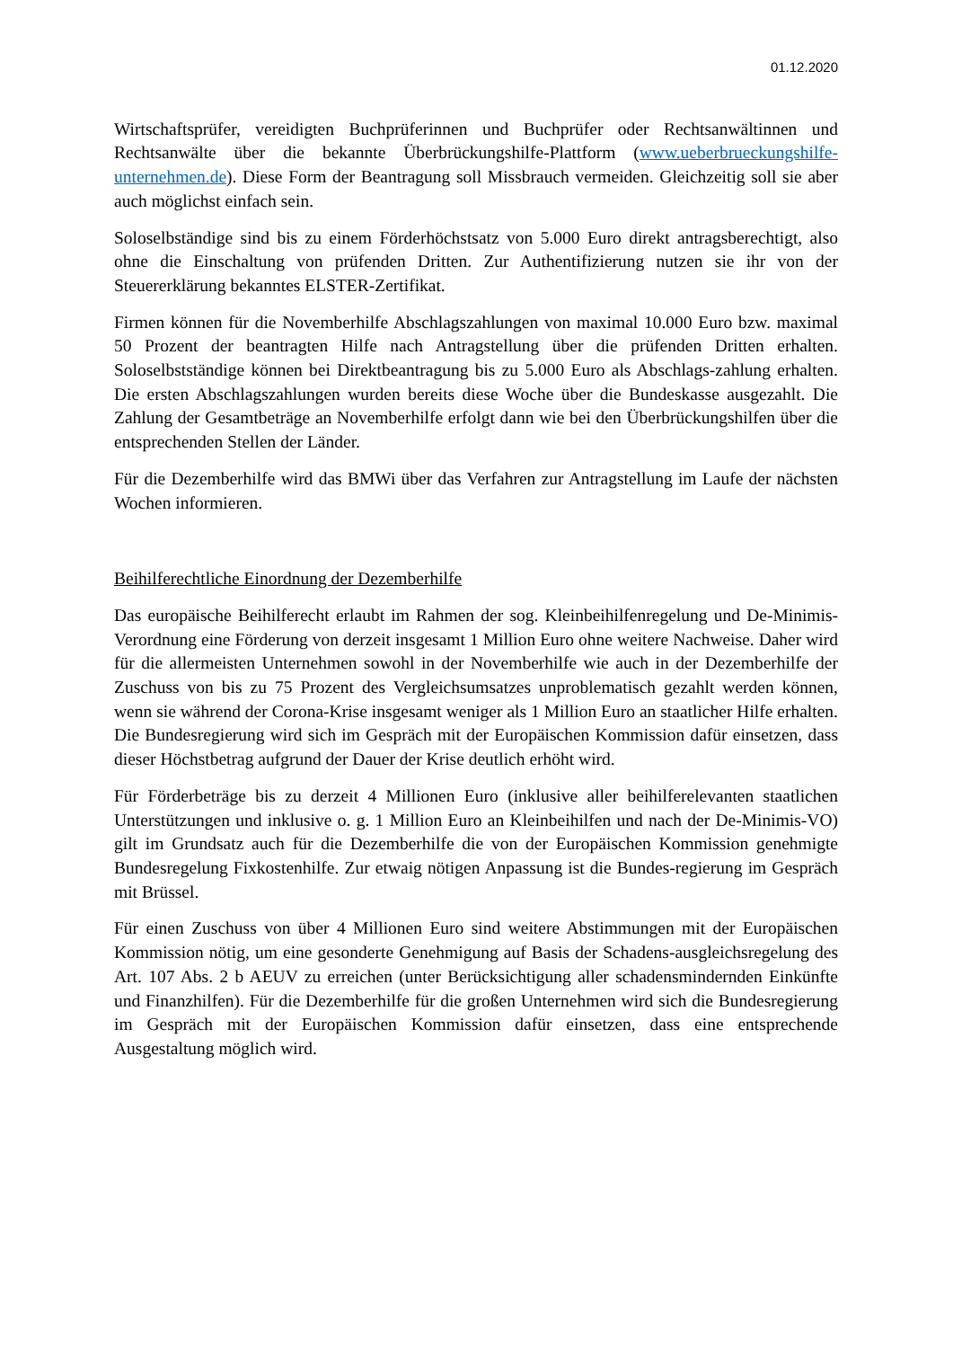01.12.2020
Wirtschaftsprüfer, vereidigten Buchprüferinnen und Buchprüfer oder Rechtsanwältinnen und Rechtsanwälte über die bekannte Überbrückungshilfe-Plattform (www.ueberbrueckungshilfe-unternehmen.de). Diese Form der Beantragung soll Missbrauch vermeiden. Gleichzeitig soll sie aber auch möglichst einfach sein.
Soloselbständige sind bis zu einem Förderhöchstsatz von 5.000 Euro direkt antragsberechtigt, also ohne die Einschaltung von prüfenden Dritten. Zur Authentifizierung nutzen sie ihr von der Steuererklärung bekanntes ELSTER-Zertifikat.
Firmen können für die Novemberhilfe Abschlagszahlungen von maximal 10.000 Euro bzw. maximal 50 Prozent der beantragten Hilfe nach Antragstellung über die prüfenden Dritten erhalten. Soloselbstständige können bei Direktbeantragung bis zu 5.000 Euro als Abschlags-zahlung erhalten. Die ersten Abschlagszahlungen wurden bereits diese Woche über die Bundeskasse ausgezahlt. Die Zahlung der Gesamtbeträge an Novemberhilfe erfolgt dann wie bei den Überbrückungshilfen über die entsprechenden Stellen der Länder.
Für die Dezemberhilfe wird das BMWi über das Verfahren zur Antragstellung im Laufe der nächsten Wochen informieren.
Beihilferechtliche Einordnung der Dezemberhilfe
Das europäische Beihilferecht erlaubt im Rahmen der sog. Kleinbeihilfenregelung und De-Minimis-Verordnung eine Förderung von derzeit insgesamt 1 Million Euro ohne weitere Nachweise. Daher wird für die allermeisten Unternehmen sowohl in der Novemberhilfe wie auch in der Dezemberhilfe der Zuschuss von bis zu 75 Prozent des Vergleichsumsatzes unproblematisch gezahlt werden können, wenn sie während der Corona-Krise insgesamt weniger als 1 Million Euro an staatlicher Hilfe erhalten. Die Bundesregierung wird sich im Gespräch mit der Europäischen Kommission dafür einsetzen, dass dieser Höchstbetrag aufgrund der Dauer der Krise deutlich erhöht wird.
Für Förderbeträge bis zu derzeit 4 Millionen Euro (inklusive aller beihilferelevanten staatlichen Unterstützungen und inklusive o. g. 1 Million Euro an Kleinbeihilfen und nach der De-Minimis-VO) gilt im Grundsatz auch für die Dezemberhilfe die von der Europäischen Kommission genehmigte Bundesregelung Fixkostenhilfe. Zur etwaig nötigen Anpassung ist die Bundes-regierung im Gespräch mit Brüssel.
Für einen Zuschuss von über 4 Millionen Euro sind weitere Abstimmungen mit der Europäischen Kommission nötig, um eine gesonderte Genehmigung auf Basis der Schadens-ausgleichsregelung des Art. 107 Abs. 2 b AEUV zu erreichen (unter Berücksichtigung aller schadensmindernden Einkünfte und Finanzhilfen). Für die Dezemberhilfe für die großen Unternehmen wird sich die Bundesregierung im Gespräch mit der Europäischen Kommission dafür einsetzen, dass eine entsprechende Ausgestaltung möglich wird.